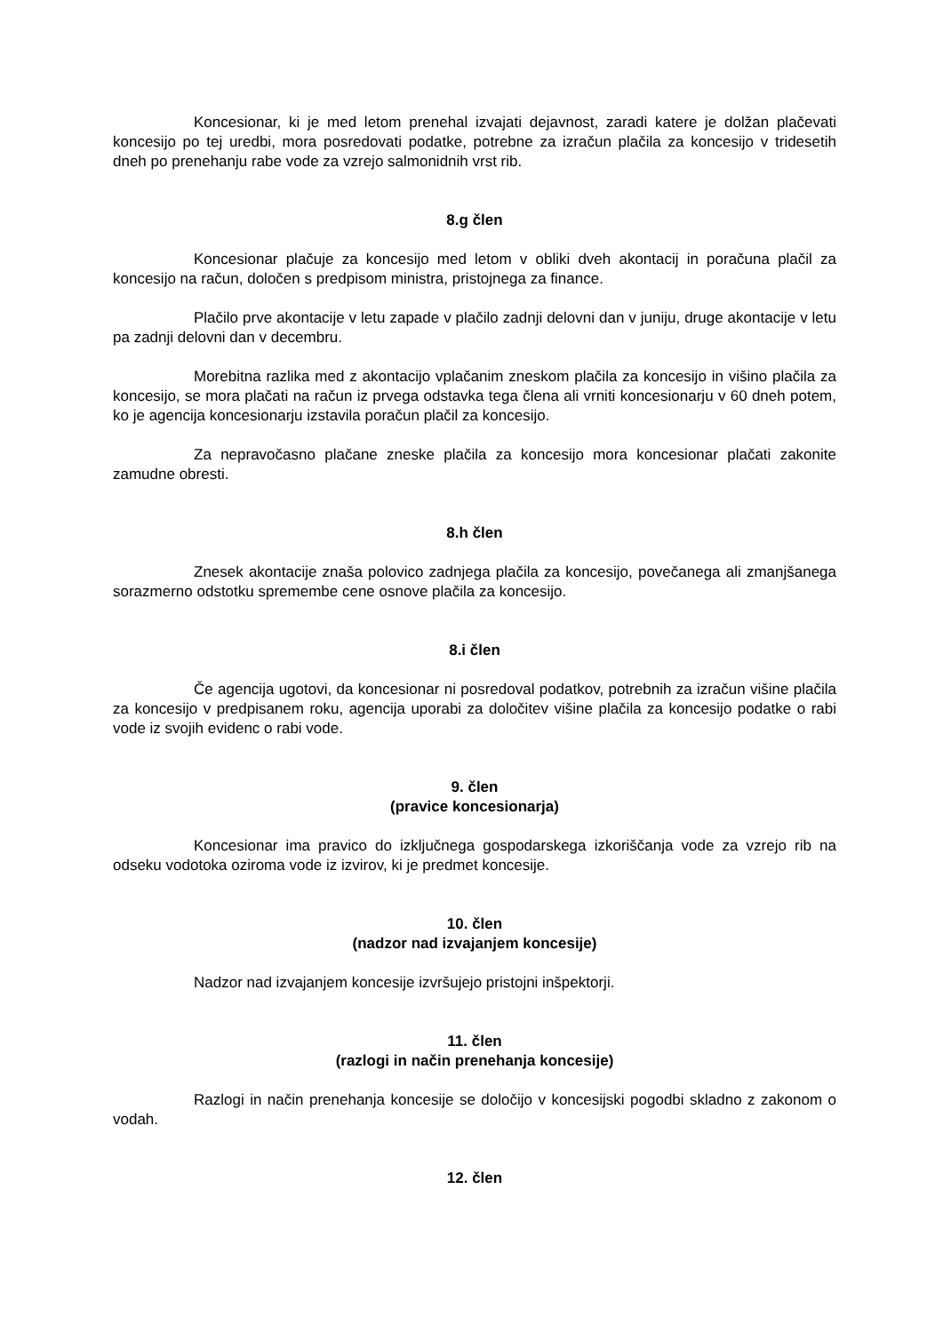Koncesionar, ki je med letom prenehal izvajati dejavnost, zaradi katere je dolžan plačevati koncesijo po tej uredbi, mora posredovati podatke, potrebne za izračun plačila za koncesijo v tridesetih dneh po prenehanju rabe vode za vzrejo salmonidnih vrst rib.
8.g člen
Koncesionar plačuje za koncesijo med letom v obliki dveh akontacij in poračuna plačil za koncesijo na račun, določen s predpisom ministra, pristojnega za finance.
Plačilo prve akontacije v letu zapade v plačilo zadnji delovni dan v juniju, druge akontacije v letu pa zadnji delovni dan v decembru.
Morebitna razlika med z akontacijo vplačanim zneskom plačila za koncesijo in višino plačila za koncesijo, se mora plačati na račun iz prvega odstavka tega člena ali vrniti koncesionarju v 60 dneh potem, ko je agencija koncesionarju izstavila poračun plačil za koncesijo.
Za nepravočasno plačane zneske plačila za koncesijo mora koncesionar plačati zakonite zamudne obresti.
8.h člen
Znesek akontacije znaša polovico zadnjega plačila za koncesijo, povečanega ali zmanjšanega sorazmerno odstotku spremembe cene osnove plačila za koncesijo.
8.i člen
Če agencija ugotovi, da koncesionar ni posredoval podatkov, potrebnih za izračun višine plačila za koncesijo v predpisanem roku, agencija uporabi za določitev višine plačila za koncesijo podatke o rabi vode iz svojih evidenc o rabi vode.
9. člen
(pravice koncesionarja)
Koncesionar ima pravico do izključnega gospodarskega izkoriščanja vode za vzrejo rib na odseku vodotoka oziroma vode iz izvirov, ki je predmet koncesije.
10. člen
(nadzor nad izvajanjem koncesije)
Nadzor nad izvajanjem koncesije izvršujejo pristojni inšpektorji.
11. člen
(razlogi in način prenehanja koncesije)
Razlogi in način prenehanja koncesije se določijo v koncesijski pogodbi skladno z zakonom o vodah.
12. člen